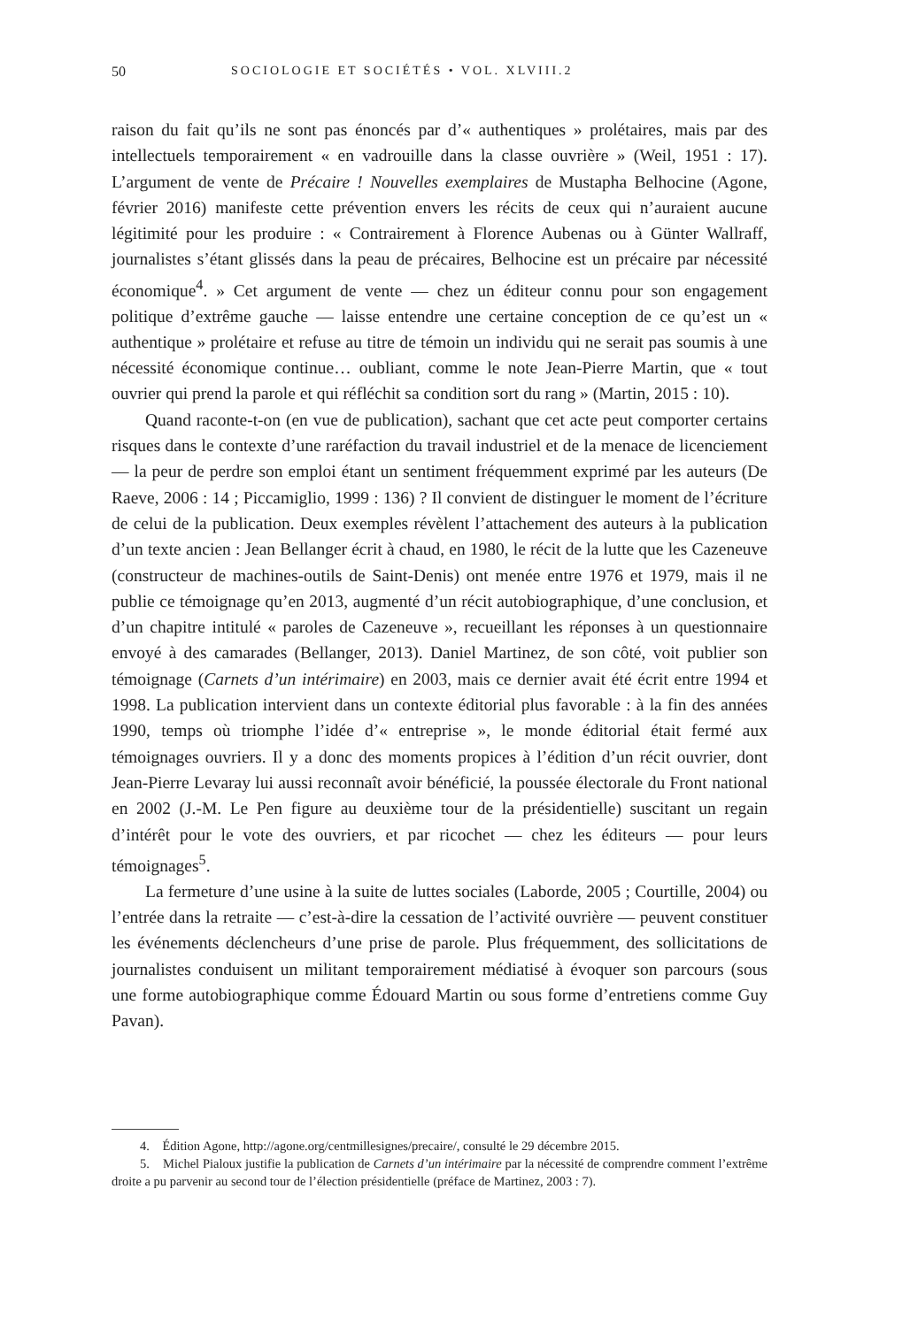50 SOCIOLOGIE ET SOCIÉTÉS • VOL. XLVIII.2
raison du fait qu’ils ne sont pas énoncés par d’« authentiques » prolétaires, mais par des intellectuels temporairement « en vadrouille dans la classe ouvrière » (Weil, 1951 : 17). L’argument de vente de Précaire ! Nouvelles exemplaires de Mustapha Belhocine (Agone, février 2016) manifeste cette prévention envers les récits de ceux qui n’auraient aucune légitimité pour les produire : « Contrairement à Florence Aubenas ou à Günter Wallraff, journalistes s’étant glissés dans la peau de précaires, Belhocine est un précaire par nécessité économique<sup>4</sup>. » Cet argument de vente — chez un éditeur connu pour son engagement politique d’extrême gauche — laisse entendre une certaine conception de ce qu’est un « authentique » prolétaire et refuse au titre de témoin un individu qui ne serait pas soumis à une nécessité économique continue… oubliant, comme le note Jean-Pierre Martin, que « tout ouvrier qui prend la parole et qui réfléchit sa condition sort du rang » (Martin, 2015 : 10).
Quand raconte-t-on (en vue de publication), sachant que cet acte peut comporter certains risques dans le contexte d’une raréfaction du travail industriel et de la menace de licenciement — la peur de perdre son emploi étant un sentiment fréquemment exprimé par les auteurs (De Raeve, 2006 : 14 ; Piccamiglio, 1999 : 136) ? Il convient de distinguer le moment de l’écriture de celui de la publication. Deux exemples révèlent l’attachement des auteurs à la publication d’un texte ancien : Jean Bellanger écrit à chaud, en 1980, le récit de la lutte que les Cazeneuve (constructeur de machines-outils de Saint-Denis) ont menée entre 1976 et 1979, mais il ne publie ce témoignage qu’en 2013, augmenté d’un récit autobiographique, d’une conclusion, et d’un chapitre intitulé « paroles de Cazeneuve », recueillant les réponses à un questionnaire envoyé à des camarades (Bellanger, 2013). Daniel Martinez, de son côté, voit publier son témoignage (Carnets d’un intérimaire) en 2003, mais ce dernier avait été écrit entre 1994 et 1998. La publication intervient dans un contexte éditorial plus favorable : à la fin des années 1990, temps où triomphe l’idée d’« entreprise », le monde éditorial était fermé aux témoignages ouvriers. Il y a donc des moments propices à l’édition d’un récit ouvrier, dont Jean-Pierre Levaray lui aussi reconnaît avoir bénéficié, la poussée électorale du Front national en 2002 (J.-M. Le Pen figure au deuxième tour de la présidentielle) suscitant un regain d’intérêt pour le vote des ouvriers, et par ricochet — chez les éditeurs — pour leurs témoignages<sup>5</sup>.
La fermeture d’une usine à la suite de luttes sociales (Laborde, 2005 ; Courtille, 2004) ou l’entrée dans la retraite — c’est-à-dire la cessation de l’activité ouvrière — peuvent constituer les événements déclencheurs d’une prise de parole. Plus fréquemment, des sollicitations de journalistes conduisent un militant temporairement médiatisé à évoquer son parcours (sous une forme autobiographique comme Édouard Martin ou sous forme d’entretiens comme Guy Pavan).
4. Édition Agone, http://agone.org/centmillesignes/precaire/, consulté le 29 décembre 2015.
5. Michel Pialoux justifie la publication de Carnets d’un intérimaire par la nécessité de comprendre comment l’extrême droite a pu parvenir au second tour de l’élection présidentielle (préface de Martinez, 2003 : 7).